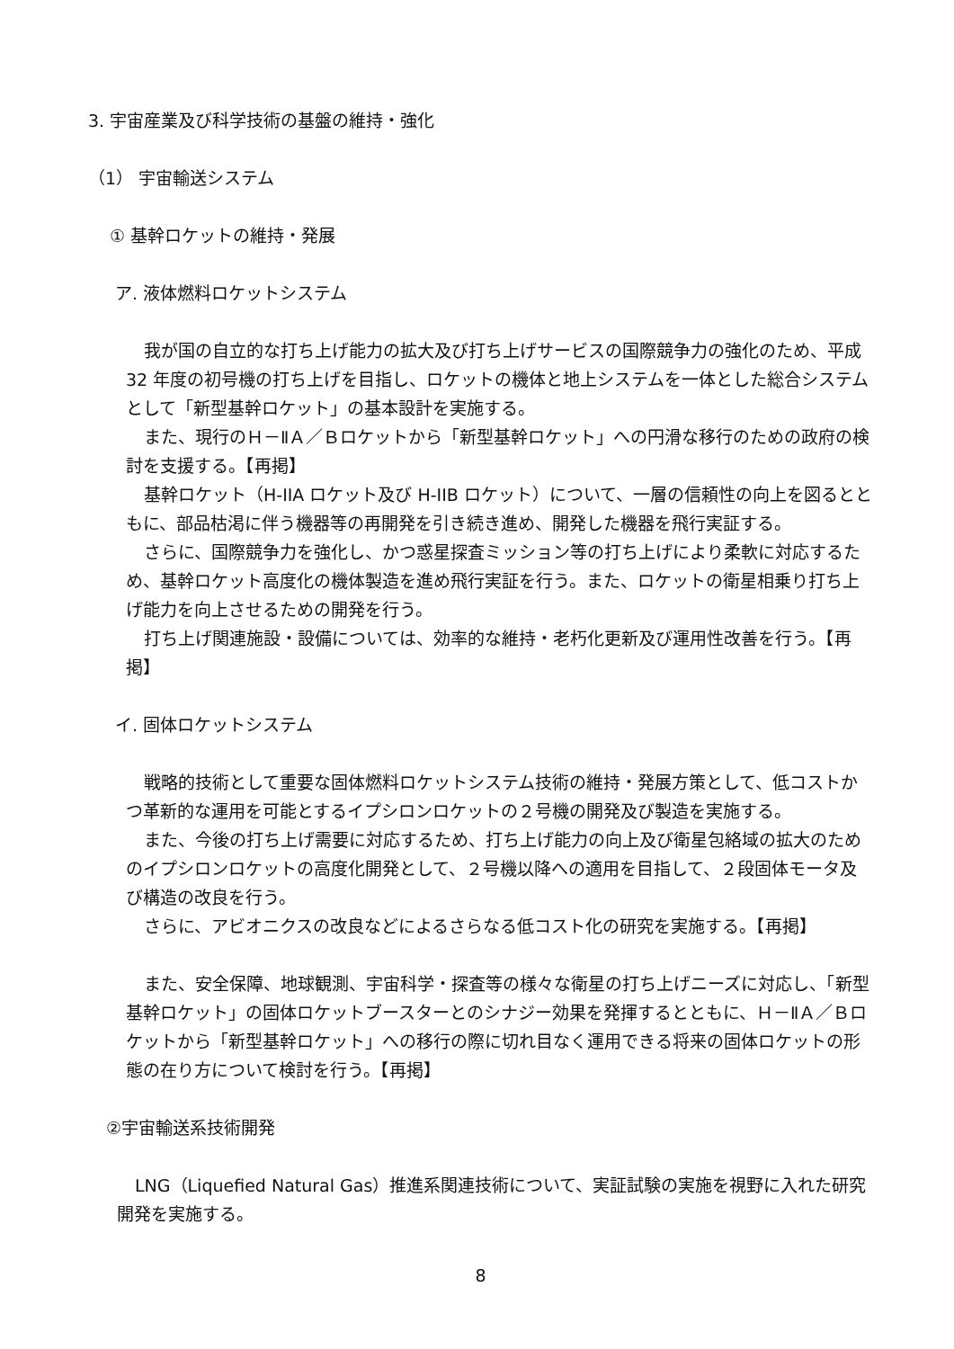3. 宇宙産業及び科学技術の基盤の維持・強化
（1） 宇宙輸送システム
① 基幹ロケットの維持・発展
ア. 液体燃料ロケットシステム
我が国の自立的な打ち上げ能力の拡大及び打ち上げサービスの国際競争力の強化のため、平成 32 年度の初号機の打ち上げを目指し、ロケットの機体と地上システムを一体とした総合システムとして「新型基幹ロケット」の基本設計を実施する。
また、現行のＨ－ⅡＡ／Ｂロケットから「新型基幹ロケット」への円滑な移行のための政府の検討を支援する。【再掲】
基幹ロケット（H-IIA ロケット及び H-IIB ロケット）について、一層の信頼性の向上を図るとともに、部品枯渇に伴う機器等の再開発を引き続き進め、開発した機器を飛行実証する。
さらに、国際競争力を強化し、かつ惑星探査ミッション等の打ち上げにより柔軟に対応するため、基幹ロケット高度化の機体製造を進め飛行実証を行う。また、ロケットの衛星相乗り打ち上げ能力を向上させるための開発を行う。
打ち上げ関連施設・設備については、効率的な維持・老朽化更新及び運用性改善を行う。【再掲】
イ. 固体ロケットシステム
戦略的技術として重要な固体燃料ロケットシステム技術の維持・発展方策として、低コストかつ革新的な運用を可能とするイプシロンロケットの２号機の開発及び製造を実施する。
また、今後の打ち上げ需要に対応するため、打ち上げ能力の向上及び衛星包絡域の拡大のためのイプシロンロケットの高度化開発として、２号機以降への適用を目指して、２段固体モータ及び構造の改良を行う。
さらに、アビオニクスの改良などによるさらなる低コスト化の研究を実施する。【再掲】
また、安全保障、地球観測、宇宙科学・探査等の様々な衛星の打ち上げニーズに対応し、「新型基幹ロケット」の固体ロケットブースターとのシナジー効果を発揮するとともに、Ｈ－ⅡＡ／Ｂロケットから「新型基幹ロケット」への移行の際に切れ目なく運用できる将来の固体ロケットの形態の在り方について検討を行う。【再掲】
②宇宙輸送系技術開発
LNG（Liquefied Natural Gas）推進系関連技術について、実証試験の実施を視野に入れた研究開発を実施する。
8